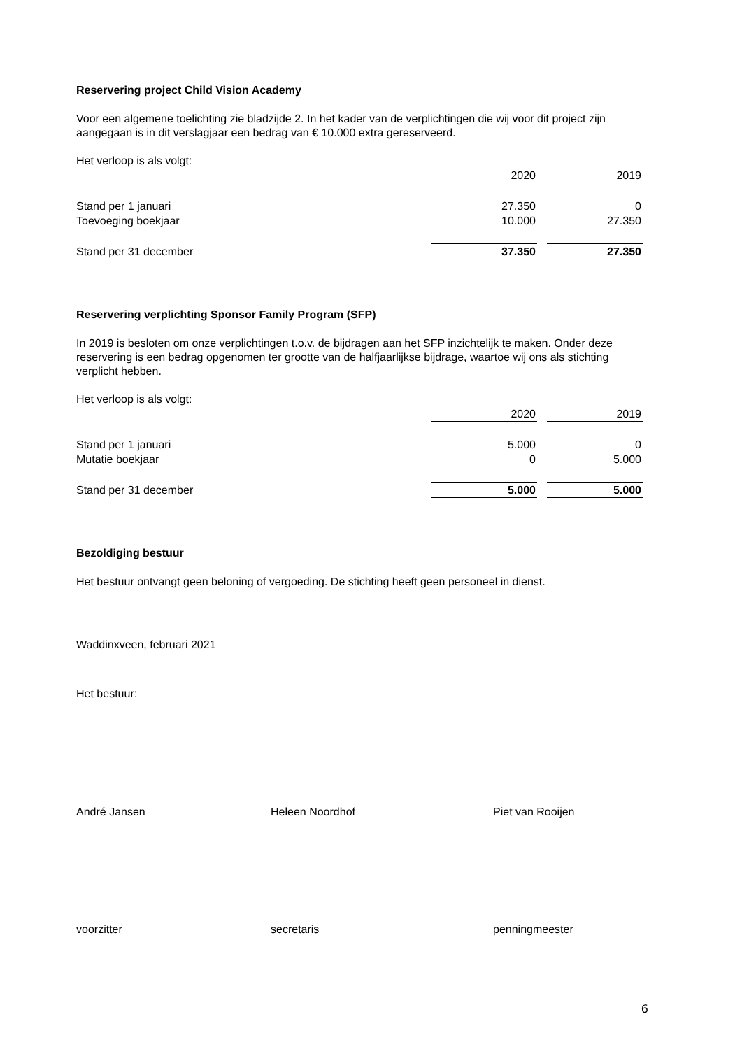Reservering project Child Vision Academy
Voor een algemene toelichting zie bladzijde 2. In het kader van de verplichtingen die wij voor dit project zijn aangegaan is in dit verslagjaar een bedrag van € 10.000 extra gereserveerd.
Het verloop is als volgt:
| | 2020 | | 2019 |
| Stand per 1 januari | 27.350 | | 0 |
| Toevoeging boekjaar | 10.000 | | 27.350 |
| Stand per 31 december | 37.350 | | 27.350 |
Reservering verplichting Sponsor Family Program (SFP)
In 2019 is besloten om onze verplichtingen t.o.v. de bijdragen aan het SFP inzichtelijk te maken. Onder deze reservering is een bedrag opgenomen ter grootte van de halfjaarlijkse bijdrage, waartoe wij ons als stichting verplicht hebben.
Het verloop is als volgt:
| | 2020 | | 2019 |
| Stand per 1 januari | 5.000 | | 0 |
| Mutatie boekjaar | 0 | | 5.000 |
| Stand per 31 december | 5.000 | | 5.000 |
Bezoldiging bestuur
Het bestuur ontvangt geen beloning of vergoeding. De stichting heeft geen personeel in dienst.
Waddinxveen, februari 2021
Het bestuur:
André Jansen Heleen Noordhof Piet van Rooijen
voorzitter secretaris penningmeester
6